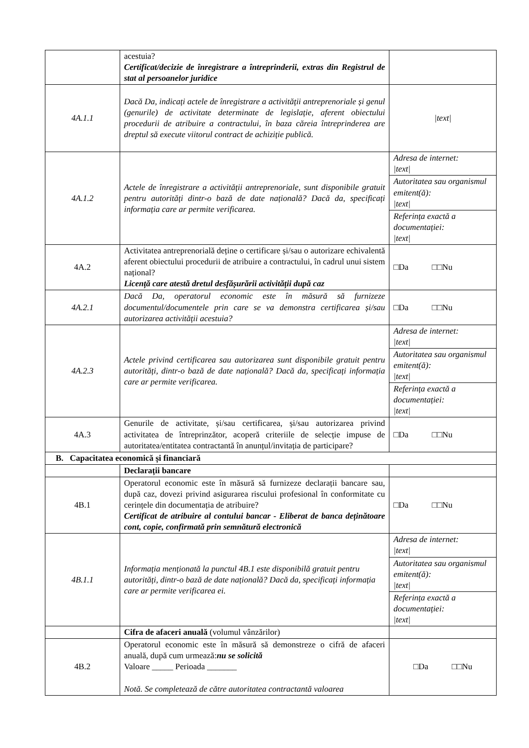| | acestuia? Certificat/decizie de înregistrare a întreprinderii, extras din Registrul de stat al persoanelor juridice | |
| 4A.1.1 | Dacă Da, indicați actele de înregistrare a activității antreprenoriale și genul (genurile) de activitate determinate de legislație, aferent obiectului procedurii de atribuire a contractului, în baza căreia întreprinderea are dreptul să execute viitorul contract de achiziție publică. | /text/ |
| 4A.1.2 | Actele de înregistrare a activității antreprenoriale, sunt disponibile gratuit pentru autorități dintr-o bază de date națională? Dacă da, specificați informația care ar permite verificarea. | / Adresa de internet: /text/ / / Autoritatea sau organismul emitent(ă): /text/ / / Referința exactă a documentației: /text/ / |
| 4A.2 | Activitatea antreprenorială deține o certificare și/sau o autorizare echivalentă aferent obiectului procedurii de atribuire a contractului, în cadrul unui sistem național? Licență care atestă dretul desfășurării activității după caz | □Da □□Nu |
| 4A.2.1 | Dacă Da, operatorul economic este în măsură să furnizeze documentul/documentele prin care se va demonstra certificarea și/sau autorizarea activității acestuia? | □Da □□Nu |
| 4A.2.3 | Actele privind certificarea sau autorizarea sunt disponibile gratuit pentru autorități, dintr-o bază de date națională? Dacă da, specificați informația care ar permite verificarea. | / Adresa de internet: /text/ / / Autoritatea sau organismul emitent(ă): /text/ / / Referința exactă a documentației: /text/ / |
| 4A.3 | Genurile de activitate, și/sau certificarea, și/sau autorizarea privind activitatea de întreprinzător, acoperă criteriile de selecție impuse de autoritatea/entitatea contractantă în anunțul/invitația de participare? | □Da □□Nu |
| B. Capacitatea economică și financiară | | |
| | Declarații bancare | |
| 4B.1 | Operatorul economic este în măsură să furnizeze declarații bancare sau, după caz, dovezi privind asigurarea riscului profesional în conformitate cu cerințele din documentația de atribuire? Certificat de atribuire al contului bancar - Eliberat de banca deținătoare cont, copie, confirmată prin semnătură electronică | □Da □□Nu |
| 4B.1.1 | Informația menționată la punctul 4B.1 este disponibilă gratuit pentru autorități, dintr-o bază de date națională? Dacă da, specificați informația care ar permite verificarea ei. | / Adresa de internet: /text/ / / Autoritatea sau organismul emitent(ă): /text/ / / Referința exactă a documentației: /text/ / |
| | Cifra de afaceri anuală (volumul vânzărilor) | |
| 4B.2 | Operatorul economic este în măsură să demonstreze o cifră de afaceri anuală, după cum urmează: nu se solicită Valoare _____ Perioada _______ Notă. Se completează de către autoritatea contractantă valoarea | □Da □□Nu |